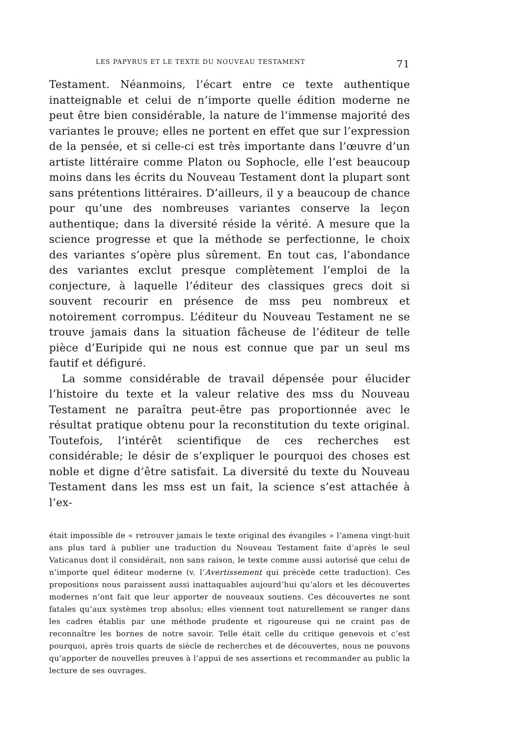LES PAPYRUS ET LE TEXTE DU NOUVEAU TESTAMENT 71
Testament. Néanmoins, l’écart entre ce texte authentique inatteignable et celui de n’importe quelle édition moderne ne peut être bien considérable, la nature de l’immense majorité des variantes le prouve; elles ne portent en effet que sur l’expression de la pensée, et si celle-ci est très importante dans l’œuvre d’un artiste littéraire comme Platon ou Sophocle, elle l’est beaucoup moins dans les écrits du Nouveau Testament dont la plupart sont sans prétentions littéraires. D’ailleurs, il y a beaucoup de chance pour qu’une des nombreuses variantes conserve la leçon authentique; dans la diversité réside la vérité. A mesure que la science progresse et que la méthode se perfectionne, le choix des variantes s’opère plus sûrement. En tout cas, l’abondance des variantes exclut presque complètement l’emploi de la conjecture, à laquelle l’éditeur des classiques grecs doit si souvent recourir en présence de mss peu nombreux et notoirement corrompus. L’éditeur du Nouveau Testament ne se trouve jamais dans la situation fâcheuse de l’éditeur de telle pièce d’Euripide qui ne nous est connue que par un seul ms fautif et défiguré.
La somme considérable de travail dépensée pour élucider l’histoire du texte et la valeur relative des mss du Nouveau Testament ne paraîtra peut-être pas proportionnée avec le résultat pratique obtenu pour la reconstitution du texte original. Toutefois, l’intérêt scientifique de ces recherches est considérable; le désir de s’expliquer le pourquoi des choses est noble et digne d’être satisfait. La diversité du texte du Nouveau Testament dans les mss est un fait, la science s’est attachée à l’ex-
était impossible de « retrouver jamais le texte original des évangiles » l’amena vingt-huit ans plus tard à publier une traduction du Nouveau Testament faite d’après le seul Vaticanus dont il considérait, non sans raison, le texte comme aussi autorisé que celui de n’importe quel éditeur moderne (v. l’Avertissement qui précède cette traduction). Ces propositions nous paraissent aussi inattaquables aujourd’hui qu’alors et les découvertes modernes n’ont fait que leur apporter de nouveaux soutiens. Ces découvertes ne sont fatales qu’aux systèmes trop absolus; elles viennent tout naturellement se ranger dans les cadres établis par une méthode prudente et rigoureuse qui ne craint pas de reconnaître les bornes de notre savoir. Telle était celle du critique genevois et c’est pourquoi, après trois quarts de siècle de recherches et de découvertes, nous ne pouvons qu’apporter de nouvelles preuves à l’appui de ses assertions et recommander au public la lecture de ses ouvrages.